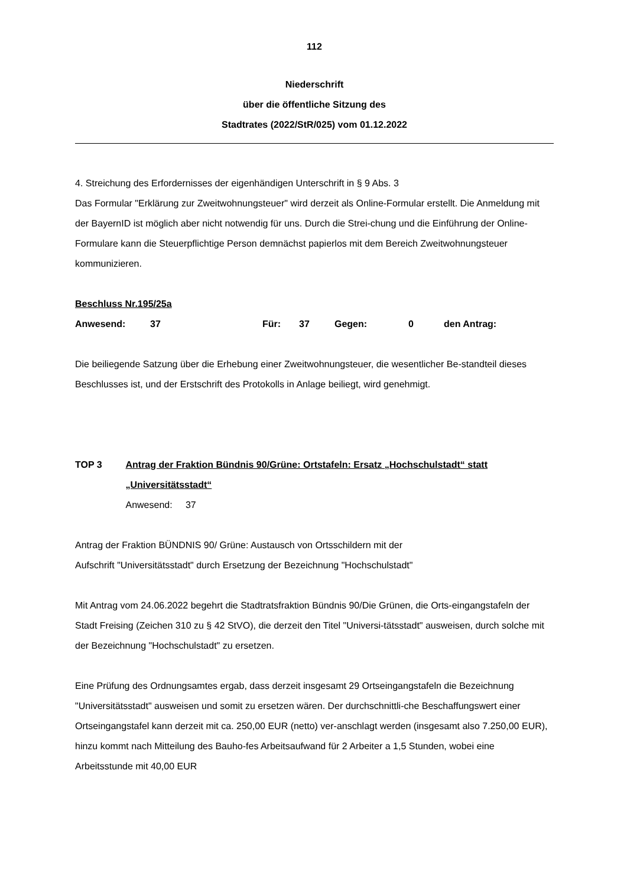112
Niederschrift
über die öffentliche Sitzung des
Stadtrates (2022/StR/025) vom 01.12.2022
4. Streichung des Erfordernisses der eigenhändigen Unterschrift in § 9 Abs. 3
Das Formular "Erklärung zur Zweitwohnungsteuer" wird derzeit als Online-Formular erstellt. Die Anmeldung mit der BayernID ist möglich aber nicht notwendig für uns. Durch die Strei-chung und die Einführung der Online-Formulare kann die Steuerpflichtige Person demnächst papierlos mit dem Bereich Zweitwohnungsteuer kommunizieren.
Beschluss Nr.195/25a
Anwesend: 37 Für: 37 Gegen: 0 den Antrag:
Die beiliegende Satzung über die Erhebung einer Zweitwohnungsteuer, die wesentlicher Be-standteil dieses Beschlusses ist, und der Erstschrift des Protokolls in Anlage beiliegt, wird genehmigt.
TOP 3 Antrag der Fraktion Bündnis 90/Grüne: Ortstafeln: Ersatz „Hochschulstadt“ statt „Universitätsstadt“
Anwesend: 37
Antrag der Fraktion BÜNDNIS 90/ Grüne: Austausch von Ortsschildern mit der
Aufschrift "Universitätsstadt" durch Ersetzung der Bezeichnung "Hochschulstadt"
Mit Antrag vom 24.06.2022 begehrt die Stadtratsfraktion Bündnis 90/Die Grünen, die Orts-eingangstafeln der Stadt Freising (Zeichen 310 zu § 42 StVO), die derzeit den Titel "Universi-tätsstadt" ausweisen, durch solche mit der Bezeichnung "Hochschulstadt" zu ersetzen.
Eine Prüfung des Ordnungsamtes ergab, dass derzeit insgesamt 29 Ortseingangstafeln die Bezeichnung "Universitätsstadt" ausweisen und somit zu ersetzen wären. Der durchschnittli-che Beschaffungswert einer Ortseingangstafel kann derzeit mit ca. 250,00 EUR (netto) ver-anschlagt werden (insgesamt also 7.250,00 EUR), hinzu kommt nach Mitteilung des Bauho-fes Arbeitsaufwand für 2 Arbeiter a 1,5 Stunden, wobei eine Arbeitsstunde mit 40,00 EUR